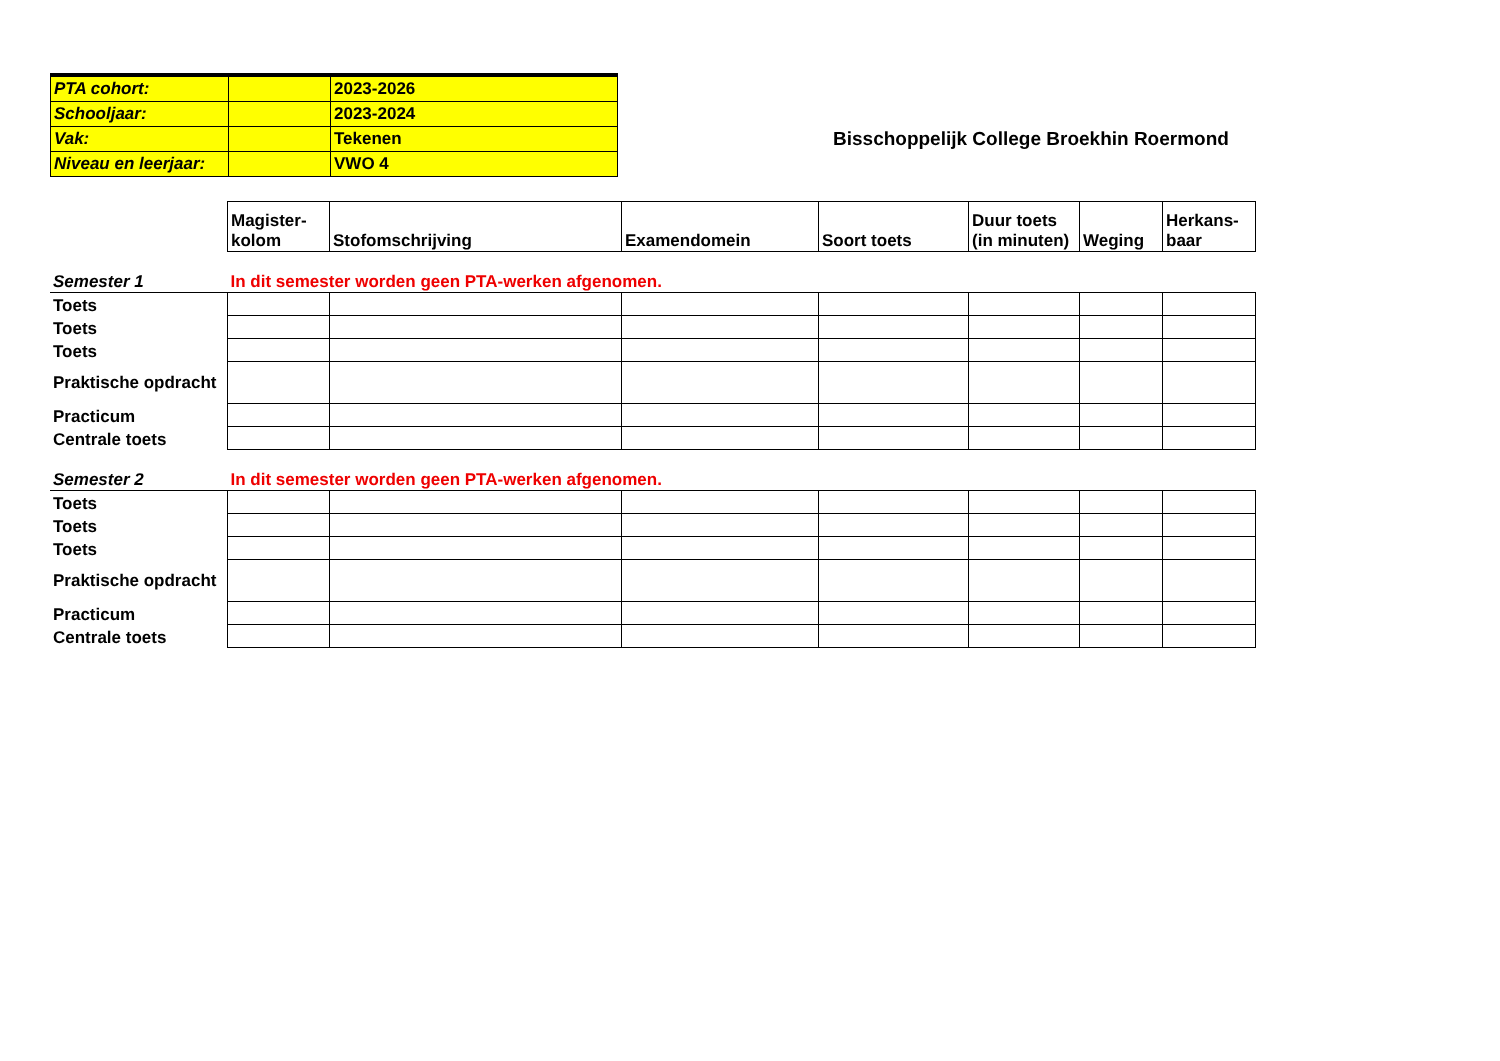| PTA cohort: | | 2023-2026 |
| Schooljaar: | | 2023-2024 |
| Vak: | | Tekenen |
| Niveau en leerjaar: | | VWO 4 |
Bisschoppelijk College Broekhin Roermond
| | Magister- kolom | Stofomschrijving | Examendomein | Soort toets | Duur toets (in minuten) | Weging | Herkans- baar |
| Semester 1 | In dit semester worden geen PTA-werken afgenomen. | | | | | | |
| Toets | | | | | | | |
| Toets | | | | | | | |
| Toets | | | | | | | |
| Praktische opdracht | | | | | | | |
| Practicum | | | | | | | |
| Centrale toets | | | | | | | |
| Semester 2 | In dit semester worden geen PTA-werken afgenomen. | | | | | | |
| Toets | | | | | | | |
| Toets | | | | | | | |
| Toets | | | | | | | |
| Praktische opdracht | | | | | | | |
| Practicum | | | | | | | |
| Centrale toets | | | | | | | |